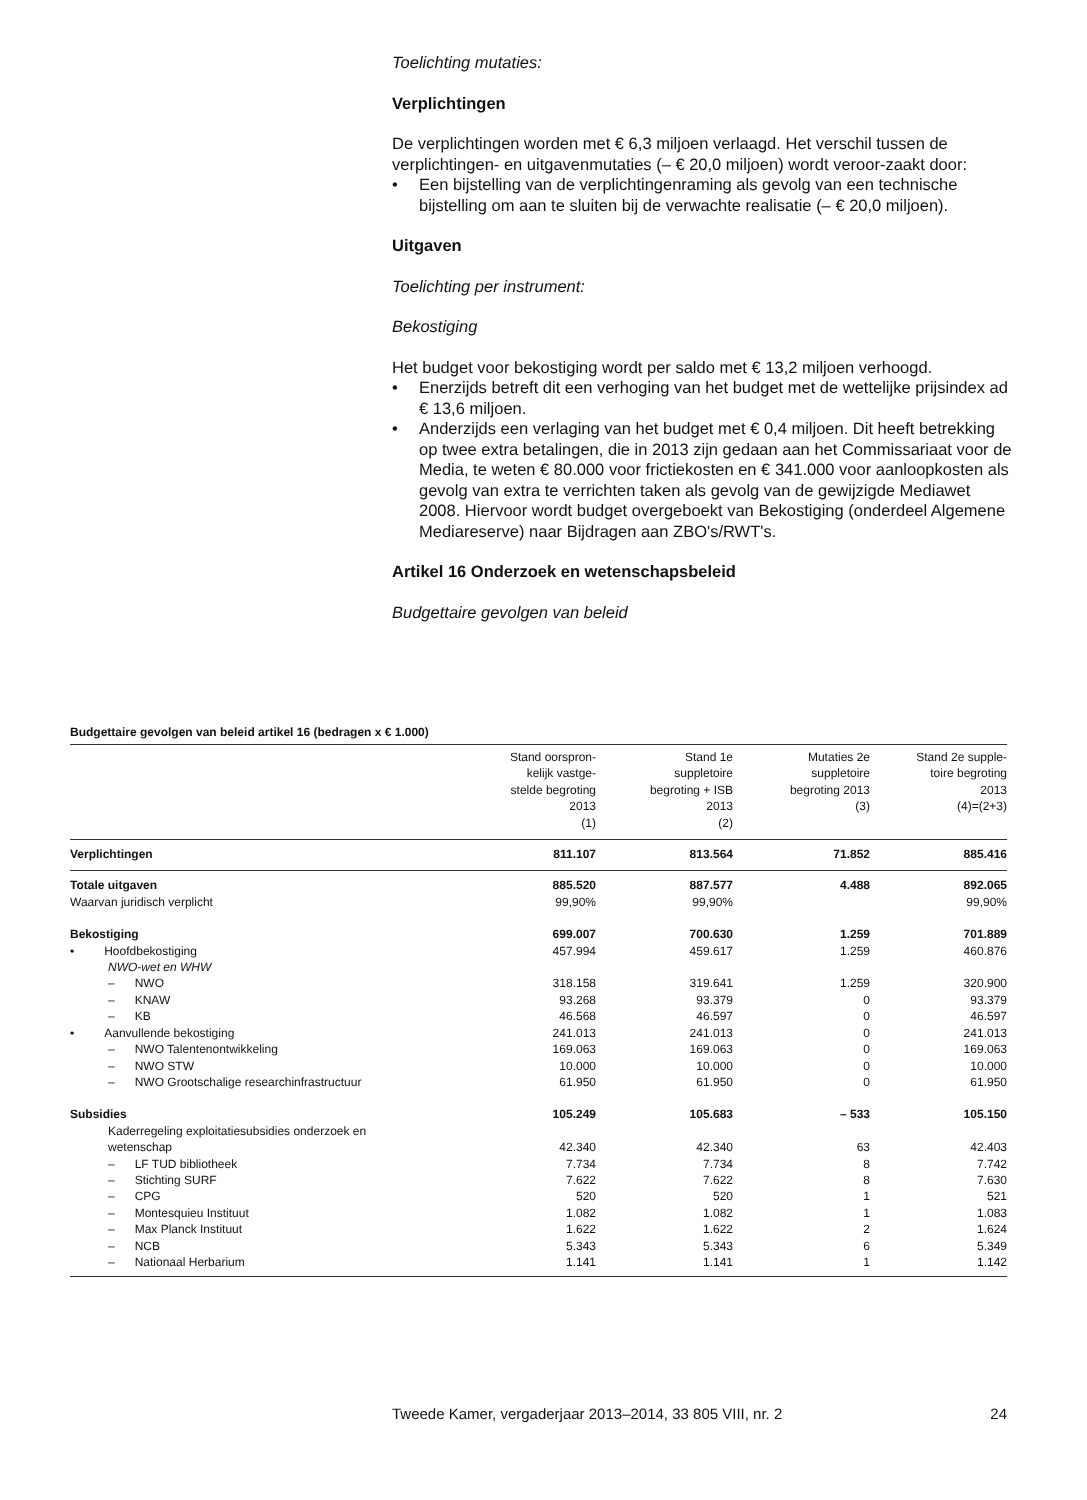Toelichting mutaties:
Verplichtingen
De verplichtingen worden met € 6,3 miljoen verlaagd. Het verschil tussen de verplichtingen- en uitgavenmutaties (– € 20,0 miljoen) wordt veroor-zaakt door:
• Een bijstelling van de verplichtingenraming als gevolg van een technische bijstelling om aan te sluiten bij de verwachte realisatie (– € 20,0 miljoen).
Uitgaven
Toelichting per instrument:
Bekostiging
Het budget voor bekostiging wordt per saldo met € 13,2 miljoen verhoogd.
• Enerzijds betreft dit een verhoging van het budget met de wettelijke prijsindex ad € 13,6 miljoen.
• Anderzijds een verlaging van het budget met € 0,4 miljoen. Dit heeft betrekking op twee extra betalingen, die in 2013 zijn gedaan aan het Commissariaat voor de Media, te weten € 80.000 voor frictiekosten en € 341.000 voor aanloopkosten als gevolg van extra te verrichten taken als gevolg van de gewijzigde Mediawet 2008. Hiervoor wordt budget overgeboekt van Bekostiging (onderdeel Algemene Mediareserve) naar Bijdragen aan ZBO's/RWT's.
Artikel 16 Onderzoek en wetenschapsbeleid
Budgettaire gevolgen van beleid
Budgettaire gevolgen van beleid artikel 16 (bedragen x € 1.000)
| | Stand oorspron- kelijk vastge- stelde begroting 2013 (1) | Stand 1e suppletoire begroting + ISB 2013 (2) | Mutaties 2e suppletoire begroting 2013 (3) | Stand 2e supple- toire begroting 2013 (4)=(2+3) |
| --- | --- | --- | --- | --- |
| Verplichtingen | 811.107 | 813.564 | 71.852 | 885.416 |
| Totale uitgaven | 885.520 | 887.577 | 4.488 | 892.065 |
| Waarvan juridisch verplicht | 99,90% | 99,90% | | 99,90% |
| Bekostiging | 699.007 | 700.630 | 1.259 | 701.889 |
| • Hoofdbekostiging | 457.994 | 459.617 | 1.259 | 460.876 |
| NWO-wet en WHW | | | | |
| – NWO | 318.158 | 319.641 | 1.259 | 320.900 |
| – KNAW | 93.268 | 93.379 | 0 | 93.379 |
| – KB | 46.568 | 46.597 | 0 | 46.597 |
| • Aanvullende bekostiging | 241.013 | 241.013 | 0 | 241.013 |
| – NWO Talentenontwikkeling | 169.063 | 169.063 | 0 | 169.063 |
| – NWO STW | 10.000 | 10.000 | 0 | 10.000 |
| – NWO Grootschalige researchinfrastructuur | 61.950 | 61.950 | 0 | 61.950 |
| Subsidies | 105.249 | 105.683 | – 533 | 105.150 |
| Kaderregeling exploitatiesubsidies onderzoek en wetenschap | 42.340 | 42.340 | 63 | 42.403 |
| – LF TUD bibliotheek | 7.734 | 7.734 | 8 | 7.742 |
| – Stichting SURF | 7.622 | 7.622 | 8 | 7.630 |
| – CPG | 520 | 520 | 1 | 521 |
| – Montesquieu Instituut | 1.082 | 1.082 | 1 | 1.083 |
| – Max Planck Instituut | 1.622 | 1.622 | 2 | 1.624 |
| – NCB | 5.343 | 5.343 | 6 | 5.349 |
| – Nationaal Herbarium | 1.141 | 1.141 | 1 | 1.142 |
Tweede Kamer, vergaderjaar 2013–2014, 33 805 VIII, nr. 2 24